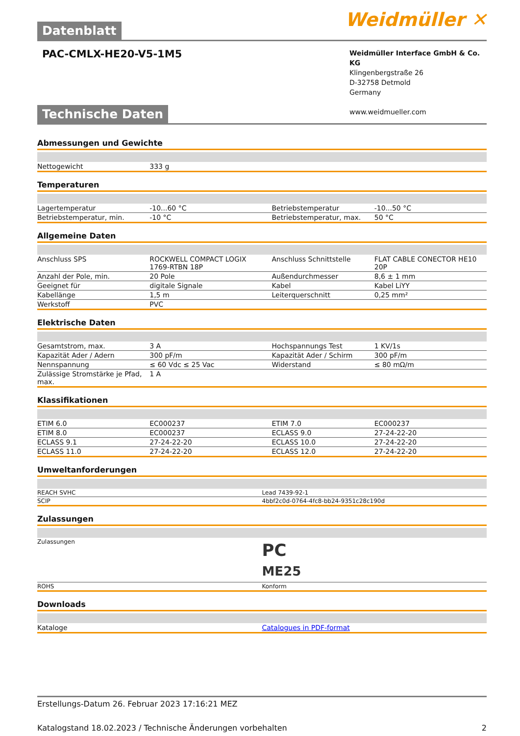Datenblatt
Weidmüller ✕
PAC-CMLX-HE20-V5-1M5
Weidmüller Interface GmbH & Co. KG
Klingenbergstraße 26
D-32758 Detmold
Germany
www.weidmueller.com
Technische Daten
Abmessungen und Gewichte
| Nettogewicht | 333 g | | |
Temperaturen
| Lagertemperatur | -10...60 °C | Betriebstemperatur | -10...50 °C |
| Betriebstemperatur, min. | -10 °C | Betriebstemperatur, max. | 50 °C |
Allgemeine Daten
| Anschluss SPS | ROCKWELL COMPACT LOGIX 1769-RTBN 18P | Anschluss Schnittstelle | FLAT CABLE CONECTOR HE10 20P |
| Anzahl der Pole, min. | 20 Pole | Außendurchmesser | 8,6 ± 1 mm |
| Geeignet für | digitale Signale | Kabel | Kabel LiYY |
| Kabellänge | 1,5 m | Leiterquerschnitt | 0,25 mm² |
| Werkstoff | PVC | | |
Elektrische Daten
| Gesamtstrom, max. | 3 A | Hochspannungs Test | 1 KV/1s |
| Kapazität Ader / Adern | 300 pF/m | Kapazität Ader / Schirm | 300 pF/m |
| Nennspannung | ≤ 60 Vdc ≤ 25 Vac | Widerstand | ≤ 80 mΩ/m |
| Zulässige Stromstärke je Pfad, max. | 1 A | | |
Klassifikationen
| ETIM 6.0 | EC000237 | ETIM 7.0 | EC000237 |
| ETIM 8.0 | EC000237 | ECLASS 9.0 | 27-24-22-20 |
| ECLASS 9.1 | 27-24-22-20 | ECLASS 10.0 | 27-24-22-20 |
| ECLASS 11.0 | 27-24-22-20 | ECLASS 12.0 | 27-24-22-20 |
Umweltanforderungen
| REACH SVHC | Lead 7439-92-1 |
| SCIP | 4bbf2c0d-0764-4fc8-bb24-9351c28c190d |
Zulassungen
| Zulassungen | PC ME25 |
| ROHS | Konform |
Downloads
| Kataloge | Catalogues in PDF-format |
Erstellungs-Datum 26. Februar 2023 17:16:21 MEZ
Katalogstand 18.02.2023 / Technische Änderungen vorbehalten 2